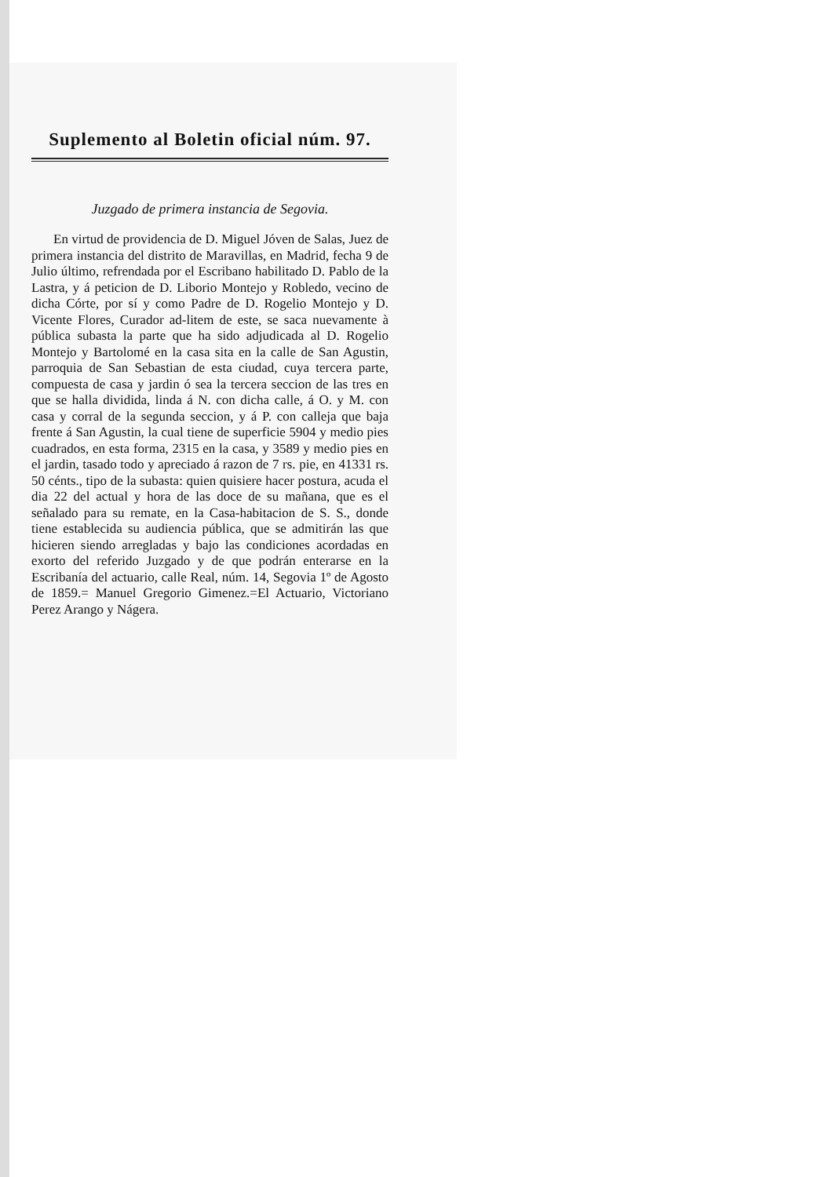Suplemento al Boletin oficial núm. 97.
Juzgado de primera instancia de Segovia.
En virtud de providencia de D. Miguel Jóven de Salas, Juez de primera instancia del distrito de Maravillas, en Madrid, fecha 9 de Julio último, refrendada por el Escribano habilitado D. Pablo de la Lastra, y á peticion de D. Liborio Montejo y Robledo, vecino de dicha Córte, por sí y como Padre de D. Rogelio Montejo y D. Vicente Flores, Curador ad-litem de este, se saca nuevamente à pública subasta la parte que ha sido adjudicada al D. Rogelio Montejo y Bartolomé en la casa sita en la calle de San Agustin, parroquia de San Sebastian de esta ciudad, cuya tercera parte, compuesta de casa y jardin ó sea la tercera seccion de las tres en que se halla dividida, linda á N. con dicha calle, á O. y M. con casa y corral de la segunda seccion, y á P. con calleja que baja frente á San Agustin, la cual tiene de superficie 5904 y medio pies cuadrados, en esta forma, 2315 en la casa, y 3589 y medio pies en el jardin, tasado todo y apreciado á razon de 7 rs. pie, en 41331 rs. 50 cénts., tipo de la subasta: quien quisiere hacer postura, acuda el dia 22 del actual y hora de las doce de su mañana, que es el señalado para su remate, en la Casa-habitacion de S. S., donde tiene establecida su audiencia pública, que se admitirán las que hicieren siendo arregladas y bajo las condiciones acordadas en exorto del referido Juzgado y de que podrán enterarse en la Escribanía del actuario, calle Real, núm. 14, Segovia 1º de Agosto de 1859.= Manuel Gregorio Gimenez.=El Actuario, Victoriano Perez Arango y Nágera.